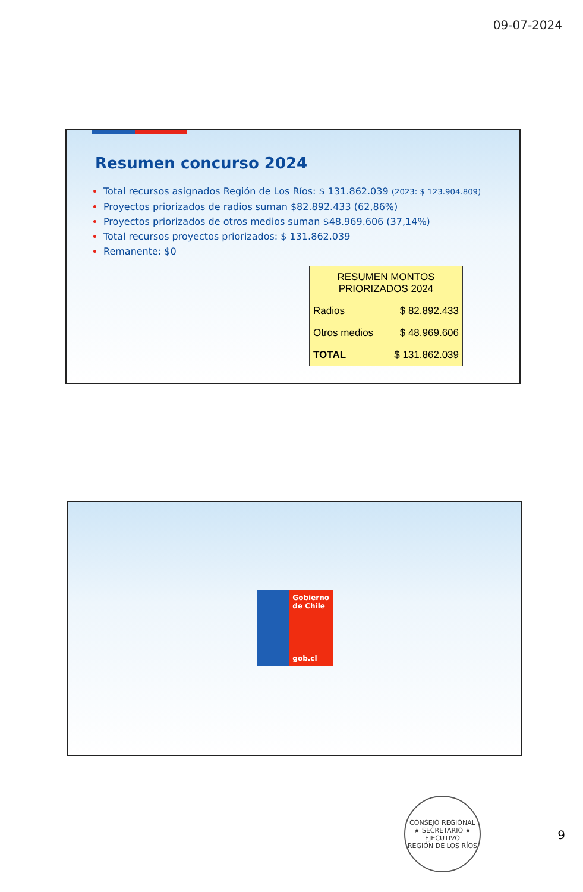09-07-2024
Resumen concurso 2024
Total recursos asignados Región de Los Ríos: $ 131.862.039 (2023: $ 123.904.809)
Proyectos priorizados de radios suman $82.892.433 (62,86%)
Proyectos priorizados de otros medios suman $48.969.606 (37,14%)
Total recursos proyectos priorizados: $ 131.862.039
Remanente: $0
| RESUMEN MONTOS PRIORIZADOS 2024 | |
| --- | --- |
| Radios | $ 82.892.433 |
| Otros medios | $ 48.969.606 |
| TOTAL | $ 131.862.039 |
Gobierno de Chile
gob.cl
CONSEJO REGIONAL
★ SECRETARIO ★
EJECUTIVO
REGIÓN DE LOS RÍOS
9